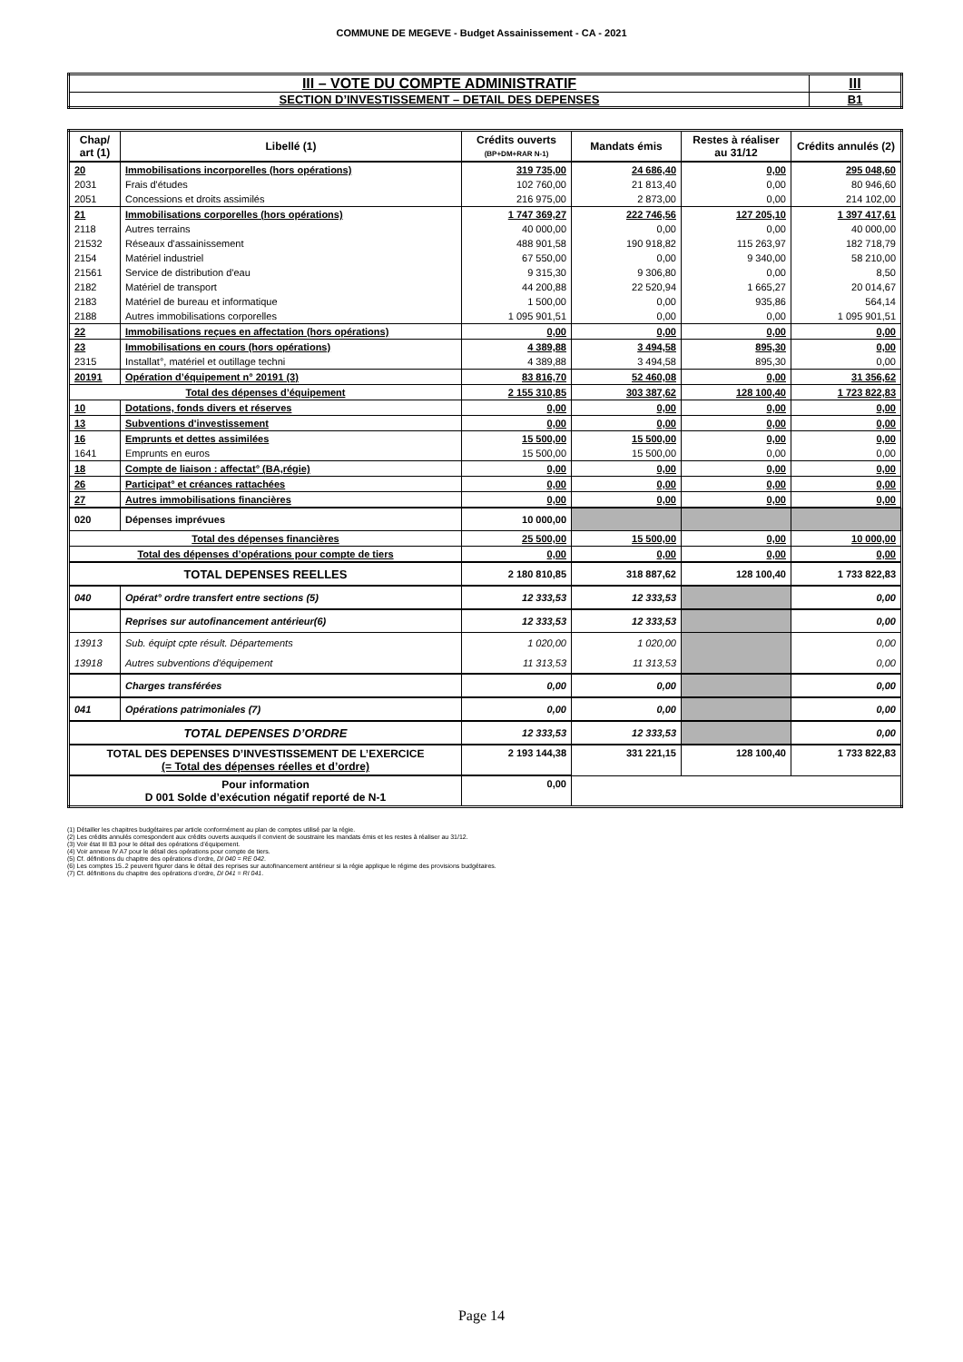COMMUNE DE MEGEVE - Budget Assainissement - CA - 2021
| III – VOTE DU COMPTE ADMINISTRATIF | III |
| SECTION D’INVESTISSEMENT – DETAIL DES DEPENSES | B1 |
| Chap/ art (1) | Libellé (1) | Crédits ouverts (BP+DM+RAR N-1) | Mandats émis | Restes à réaliser au 31/12 | Crédits annulés (2) |
| --- | --- | --- | --- | --- | --- |
| 20 | Immobilisations incorporelles (hors opérations) | 319 735,00 | 24 686,40 | 0,00 | 295 048,60 |
| 2031 | Frais d'études | 102 760,00 | 21 813,40 | 0,00 | 80 946,60 |
| 2051 | Concessions et droits assimilés | 216 975,00 | 2 873,00 | 0,00 | 214 102,00 |
| 21 | Immobilisations corporelles (hors opérations) | 1 747 369,27 | 222 746,56 | 127 205,10 | 1 397 417,61 |
| 2118 | Autres terrains | 40 000,00 | 0,00 | 0,00 | 40 000,00 |
| 21532 | Réseaux d'assainissement | 488 901,58 | 190 918,82 | 115 263,97 | 182 718,79 |
| 2154 | Matériel industriel | 67 550,00 | 0,00 | 9 340,00 | 58 210,00 |
| 21561 | Service de distribution d'eau | 9 315,30 | 9 306,80 | 0,00 | 8,50 |
| 2182 | Matériel de transport | 44 200,88 | 22 520,94 | 1 665,27 | 20 014,67 |
| 2183 | Matériel de bureau et informatique | 1 500,00 | 0,00 | 935,86 | 564,14 |
| 2188 | Autres immobilisations corporelles | 1 095 901,51 | 0,00 | 0,00 | 1 095 901,51 |
| 22 | Immobilisations reçues en affectation (hors opérations) | 0,00 | 0,00 | 0,00 | 0,00 |
| 23 | Immobilisations en cours (hors opérations) | 4 389,88 | 3 494,58 | 895,30 | 0,00 |
| 2315 | Installat°, matériel et outillage techni | 4 389,88 | 3 494,58 | 895,30 | 0,00 |
| 20191 | Opération d’équipement n° 20191 (3) | 83 816,70 | 52 460,08 | 0,00 | 31 356,62 |
| Total des dépenses d’équipement | | 2 155 310,85 | 303 387,62 | 128 100,40 | 1 723 822,83 |
| 10 | Dotations, fonds divers et réserves | 0,00 | 0,00 | 0,00 | 0,00 |
| 13 | Subventions d'investissement | 0,00 | 0,00 | 0,00 | 0,00 |
| 16 | Emprunts et dettes assimilées | 15 500,00 | 15 500,00 | 0,00 | 0,00 |
| 1641 | Emprunts en euros | 15 500,00 | 15 500,00 | 0,00 | 0,00 |
| 18 | Compte de liaison : affectat° (BA,régie) | 0,00 | 0,00 | 0,00 | 0,00 |
| 26 | Participat° et créances rattachées | 0,00 | 0,00 | 0,00 | 0,00 |
| 27 | Autres immobilisations financières | 0,00 | 0,00 | 0,00 | 0,00 |
| 020 | Dépenses imprévues | 10 000,00 | | | |
| Total des dépenses financières | | 25 500,00 | 15 500,00 | 0,00 | 10 000,00 |
| Total des dépenses d’opérations pour compte de tiers | | 0,00 | 0,00 | 0,00 | 0,00 |
| TOTAL DEPENSES REELLES | | 2 180 810,85 | 318 887,62 | 128 100,40 | 1 733 822,83 |
| 040 | Opérat° ordre transfert entre sections (5) | 12 333,53 | 12 333,53 | | 0,00 |
| | Reprises sur autofinancement antérieur(6) | 12 333,53 | 12 333,53 | | 0,00 |
| 13913 | Sub. équipt cpte résult. Départements | 1 020,00 | 1 020,00 | | 0,00 |
| 13918 | Autres subventions d'équipement | 11 313,53 | 11 313,53 | | 0,00 |
| | Charges transférées | 0,00 | 0,00 | | 0,00 |
| 041 | Opérations patrimoniales (7) | 0,00 | 0,00 | | 0,00 |
| TOTAL DEPENSES D’ORDRE | | 12 333,53 | 12 333,53 | | 0,00 |
| TOTAL DES DEPENSES D’INVESTISSEMENT DE L’EXERCICE (= Total des dépenses réelles et d’ordre) | | 2 193 144,38 | 331 221,15 | 128 100,40 | 1 733 822,83 |
| Pour information D 001 Solde d’exécution négatif reporté de N-1 | | 0,00 | | | |
(1) Détailler les chapitres budgétaires par article conformément au plan de comptes utilisé par la régie.
(2) Les crédits annulés correspondent aux crédits ouverts auxquels il convient de soustraire les mandats émis et les restes à réaliser au 31/12.
(3) Voir état III B3 pour le détail des opérations d’équipement.
(4) Voir annexe IV A7 pour le détail des opérations pour compte de tiers.
(5) Cf. définitions du chapitre des opérations d’ordre, DI 040 = RE 042.
(6) Les comptes 15..2 peuvent figurer dans le détail des reprises sur autofinancement antérieur si la régie applique le régime des provisions budgétaires.
(7) Cf. définitions du chapitre des opérations d’ordre, DI 041 = RI 041.
Page 14